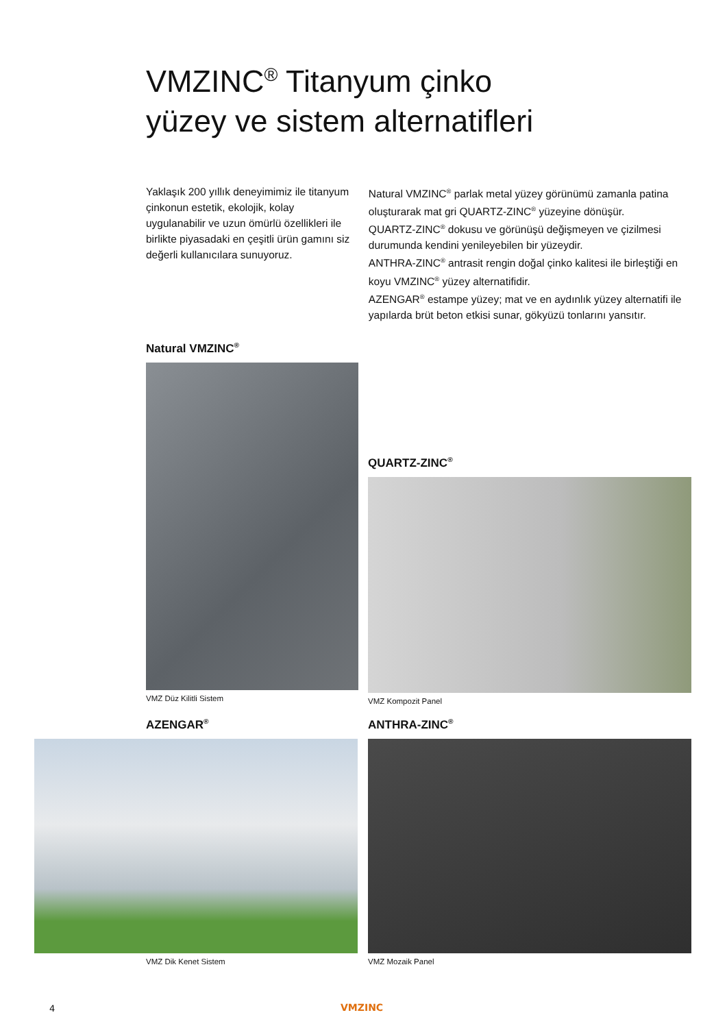VMZINC<sup>®</sup> Titanyum çinko
yüzey ve sistem alternatifleri
Yaklaşık 200 yıllık deneyimimiz ile titanyum çinkonun estetik, ekolojik, kolay uygulanabilir ve uzun ömürlü özellikleri ile birlikte piyasadaki en çeşitli ürün gamını siz değerli kullanıcılara sunuyoruz.
Natural VMZINC<sup>®</sup> parlak metal yüzey görünümü zamanla patina oluşturarak mat gri QUARTZ-ZINC<sup>®</sup> yüzeyine dönüşür.
QUARTZ-ZINC<sup>®</sup> dokusu ve görünüşü değişmeyen ve çizilmesi durumunda kendini yenileyebilen bir yüzeydir.
ANTHRA-ZINC<sup>®</sup> antrasit rengin doğal çinko kalitesi ile birleştiği en koyu VMZINC<sup>®</sup> yüzey alternatifidir.
AZENGAR<sup>®</sup> estampe yüzey; mat ve en aydınlık yüzey alternatifi ile yapılarda brüt beton etkisi sunar, gökyüzü tonlarını yansıtır.
Natural VMZINC<sup>®</sup>
VMZ Düz Kilitli Sistem
QUARTZ-ZINC<sup>®</sup>
VMZ Kompozit Panel
AZENGAR<sup>®</sup>
VMZ Dik Kenet Sistem
ANTHRA-ZINC<sup>®</sup>
VMZ Mozaik Panel
4 VMZINC